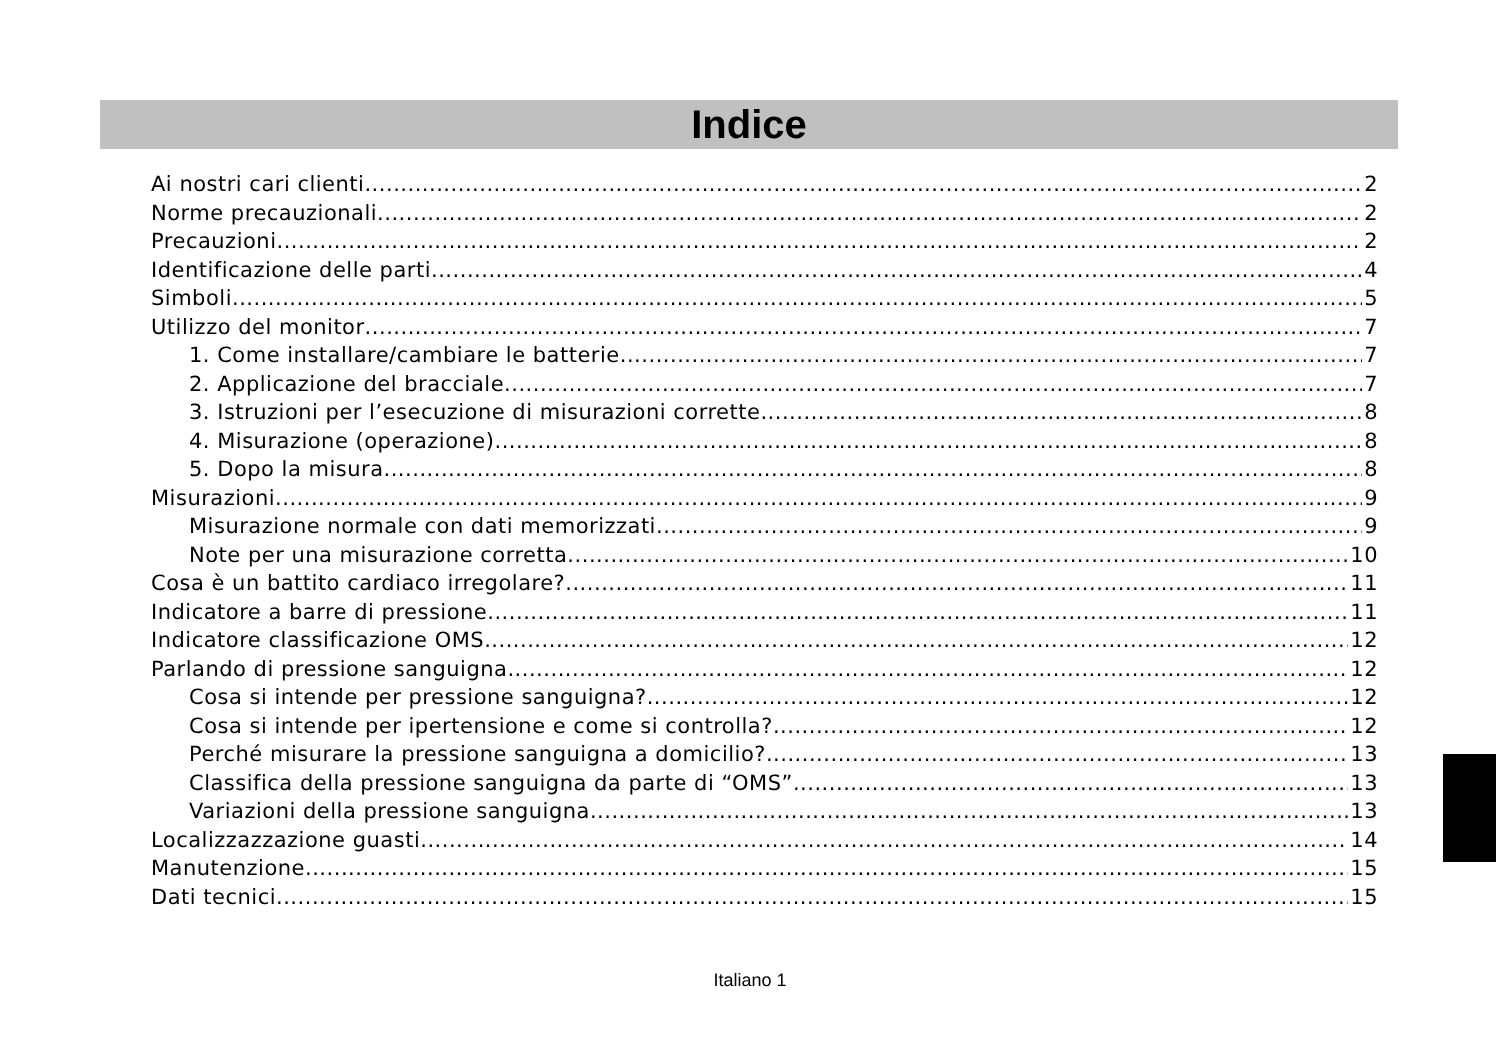Indice
Ai nostri cari clienti 2
Norme precauzionali 2
Precauzioni 2
Identificazione delle parti 4
Simboli 5
Utilizzo del monitor 7
1. Come installare/cambiare le batterie 7
2. Applicazione del bracciale 7
3. Istruzioni per l’esecuzione di misurazioni corrette 8
4. Misurazione (operazione) 8
5. Dopo la misura 8
Misurazioni 9
Misurazione normale con dati memorizzati 9
Note per una misurazione corretta 10
Cosa è un battito cardiaco irregolare? 11
Indicatore a barre di pressione 11
Indicatore classificazione OMS 12
Parlando di pressione sanguigna 12
Cosa si intende per pressione sanguigna? 12
Cosa si intende per ipertensione e come si controlla? 12
Perché misurare la pressione sanguigna a domicilio? 13
Classifica della pressione sanguigna da parte di “OMS” 13
Variazioni della pressione sanguigna 13
Localizzazzazione guasti 14
Manutenzione 15
Dati tecnici 15
Italiano 1